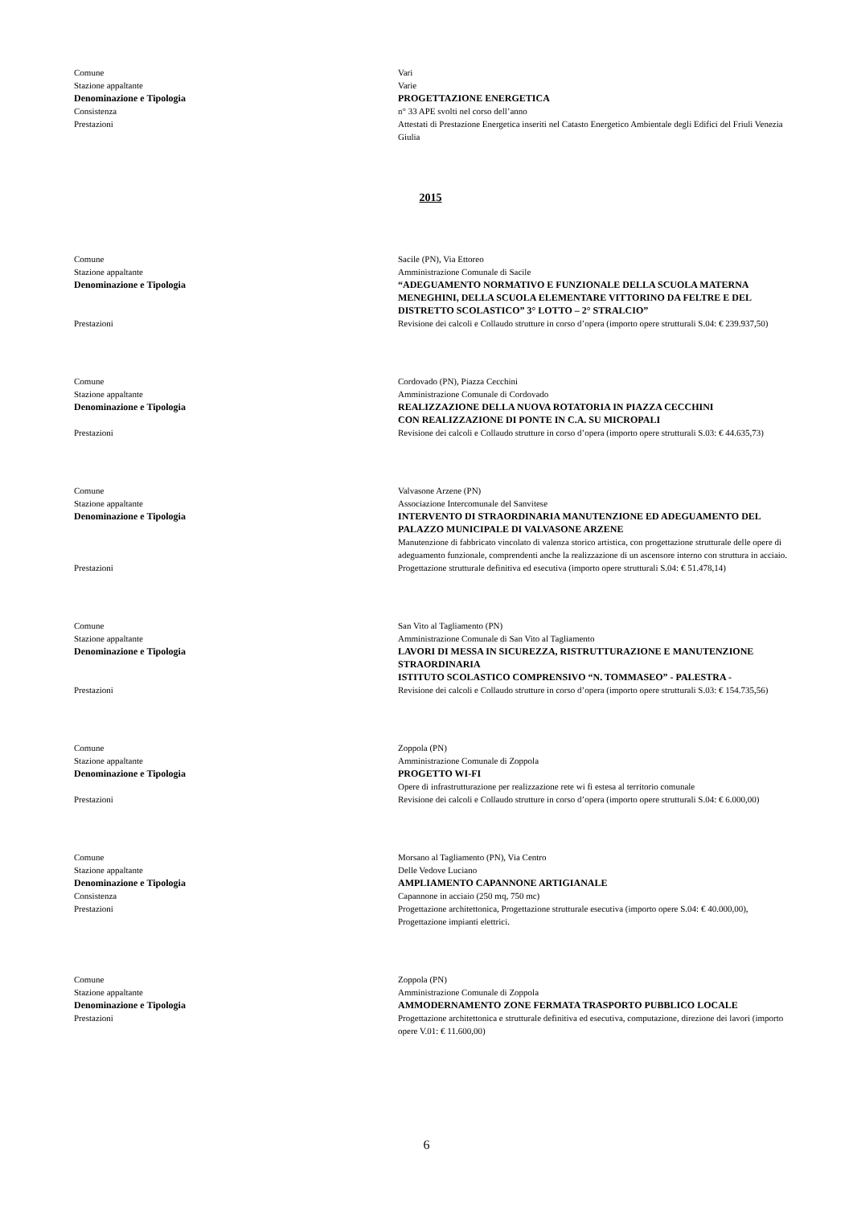| Comune | Vari |
| Stazione appaltante | Varie |
| Denominazione e Tipologia | PROGETTAZIONE ENERGETICA |
| Consistenza | n° 33 APE svolti nel corso dell’anno |
| Prestazioni | Attestati di Prestazione Energetica inseriti nel Catasto Energetico Ambientale degli Edifici del Friuli Venezia Giulia |
2015
| Comune | Sacile (PN), Via Ettoreo |
| Stazione appaltante | Amministrazione Comunale di Sacile |
| Denominazione e Tipologia | “ADEGUAMENTO NORMATIVO E FUNZIONALE DELLA SCUOLA MATERNA MENEGHINI, DELLA SCUOLA ELEMENTARE VITTORINO DA FELTRE E DEL DISTRETTO SCOLASTICO” 3° LOTTO – 2° STRALCIO” |
| Prestazioni | Revisione dei calcoli e Collaudo strutture in corso d’opera (importo opere strutturali S.04: € 239.937,50) |
| Comune | Cordovado (PN), Piazza Cecchini |
| Stazione appaltante | Amministrazione Comunale di Cordovado |
| Denominazione e Tipologia | REALIZZAZIONE DELLA NUOVA ROTATORIA IN PIAZZA CECCHINI CON REALIZZAZIONE DI PONTE IN C.A. SU MICROPALI |
| Prestazioni | Revisione dei calcoli e Collaudo strutture in corso d’opera (importo opere strutturali S.03: € 44.635,73) |
| Comune | Valvasone Arzene (PN) |
| Stazione appaltante | Associazione Intercomunale del Sanvitese |
| Denominazione e Tipologia | INTERVENTO DI STRAORDINARIA MANUTENZIONE ED ADEGUAMENTO DEL PALAZZO MUNICIPALE DI VALVASONE ARZENE Manutenzione di fabbricato vincolato di valenza storico artistica, con progettazione strutturale delle opere di adeguamento funzionale, comprendenti anche la realizzazione di un ascensore interno con struttura in acciaio. |
| Prestazioni | Progettazione strutturale definitiva ed esecutiva (importo opere strutturali S.04: € 51.478,14) |
| Comune | San Vito al Tagliamento (PN) |
| Stazione appaltante | Amministrazione Comunale di San Vito al Tagliamento |
| Denominazione e Tipologia | LAVORI DI MESSA IN SICUREZZA, RISTRUTTURAZIONE E MANUTENZIONE STRAORDINARIA ISTITUTO SCOLASTICO COMPRENSIVO “N. TOMMASEO” - PALESTRA - |
| Prestazioni | Revisione dei calcoli e Collaudo strutture in corso d’opera (importo opere strutturali S.03: € 154.735,56) |
| Comune | Zoppola (PN) |
| Stazione appaltante | Amministrazione Comunale di Zoppola |
| Denominazione e Tipologia | PROGETTO WI-FI Opere di infrastrutturazione per realizzazione rete wi fi estesa al territorio comunale |
| Prestazioni | Revisione dei calcoli e Collaudo strutture in corso d’opera (importo opere strutturali S.04: € 6.000,00) |
| Comune | Morsano al Tagliamento (PN), Via Centro |
| Stazione appaltante | Delle Vedove Luciano |
| Denominazione e Tipologia | AMPLIAMENTO CAPANNONE ARTIGIANALE |
| Consistenza | Capannone in acciaio (250 mq, 750 mc) |
| Prestazioni | Progettazione architettonica, Progettazione strutturale esecutiva (importo opere S.04: € 40.000,00), Progettazione impianti elettrici. |
| Comune | Zoppola (PN) |
| Stazione appaltante | Amministrazione Comunale di Zoppola |
| Denominazione e Tipologia | AMMODERNAMENTO ZONE FERMATA TRASPORTO PUBBLICO LOCALE |
| Prestazioni | Progettazione architettonica e strutturale definitiva ed esecutiva, computazione, direzione dei lavori (importo opere V.01: € 11.600,00) |
6